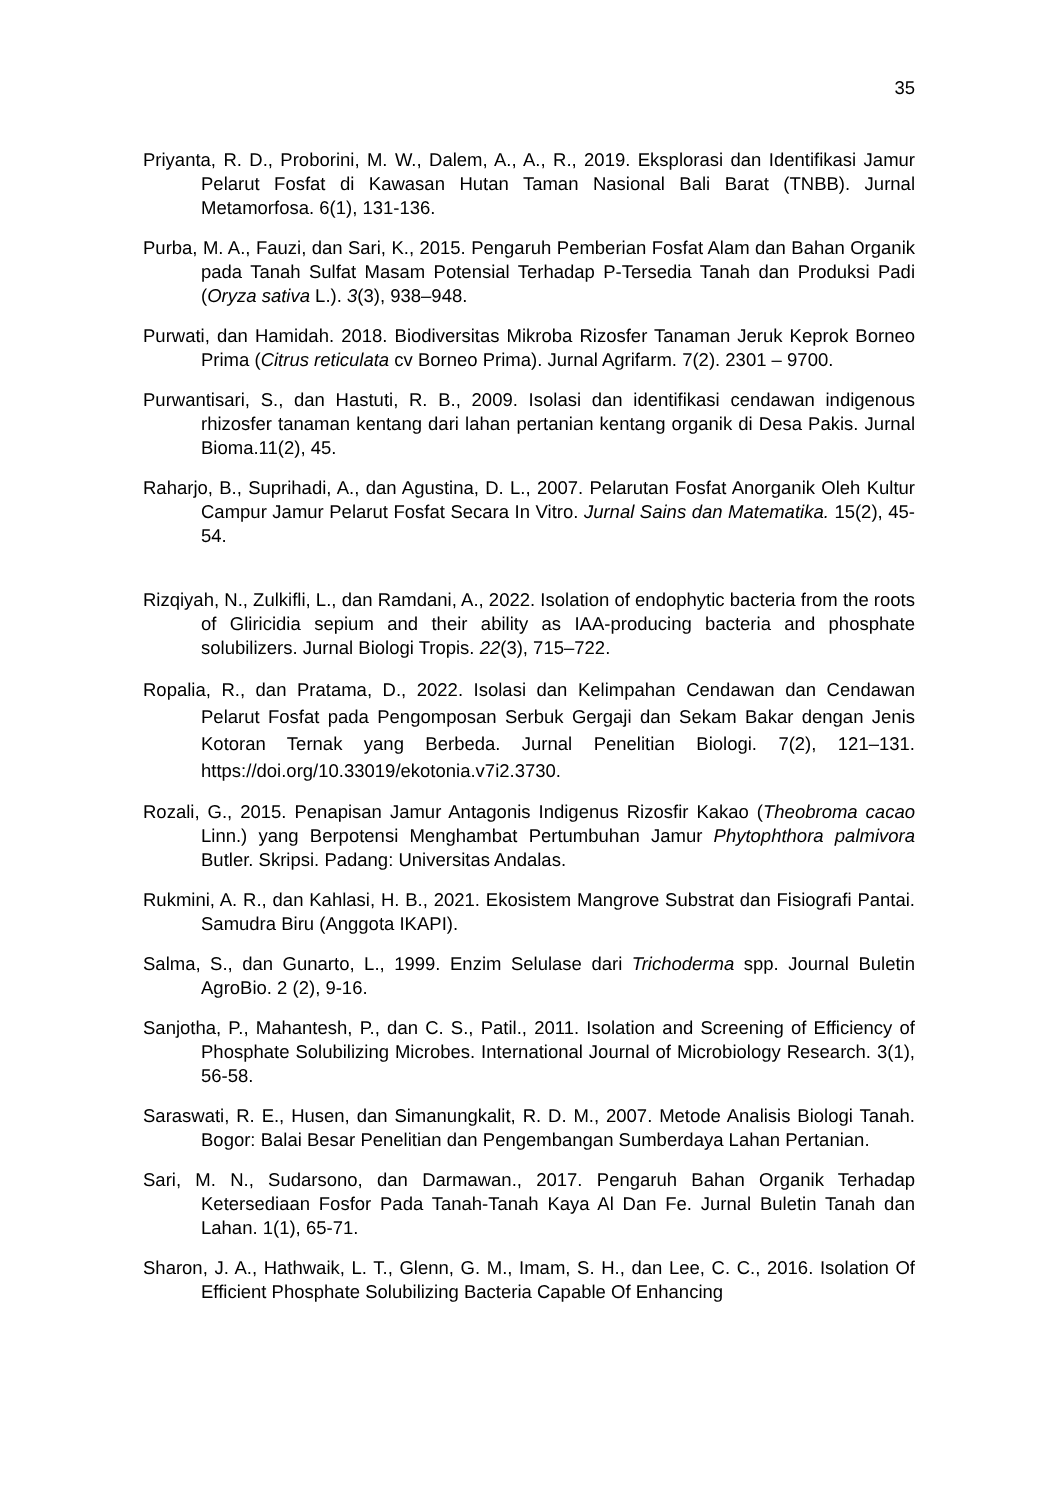35
Priyanta, R. D., Proborini, M. W., Dalem, A., A., R., 2019. Eksplorasi dan Identifikasi Jamur Pelarut Fosfat di Kawasan Hutan Taman Nasional Bali Barat (TNBB). Jurnal Metamorfosa. 6(1), 131-136.
Purba, M. A., Fauzi, dan Sari, K., 2015. Pengaruh Pemberian Fosfat Alam dan Bahan Organik pada Tanah Sulfat Masam Potensial Terhadap P-Tersedia Tanah dan Produksi Padi (Oryza sativa L.). 3(3), 938–948.
Purwati, dan Hamidah. 2018. Biodiversitas Mikroba Rizosfer Tanaman Jeruk Keprok Borneo Prima (Citrus reticulata cv Borneo Prima). Jurnal Agrifarm. 7(2). 2301 – 9700.
Purwantisari, S., dan Hastuti, R. B., 2009. Isolasi dan identifikasi cendawan indigenous rhizosfer tanaman kentang dari lahan pertanian kentang organik di Desa Pakis. Jurnal Bioma.11(2), 45.
Raharjo, B., Suprihadi, A., dan Agustina, D. L., 2007. Pelarutan Fosfat Anorganik Oleh Kultur Campur Jamur Pelarut Fosfat Secara In Vitro. Jurnal Sains dan Matematika. 15(2), 45-54.
Rizqiyah, N., Zulkifli, L., dan Ramdani, A., 2022. Isolation of endophytic bacteria from the roots of Gliricidia sepium and their ability as IAA-producing bacteria and phosphate solubilizers. Jurnal Biologi Tropis. 22(3), 715–722.
Ropalia, R., dan Pratama, D., 2022. Isolasi dan Kelimpahan Cendawan dan Cendawan Pelarut Fosfat pada Pengomposan Serbuk Gergaji dan Sekam Bakar dengan Jenis Kotoran Ternak yang Berbeda. Jurnal Penelitian Biologi. 7(2), 121–131. https://doi.org/10.33019/ekotonia.v7i2.3730.
Rozali, G., 2015. Penapisan Jamur Antagonis Indigenus Rizosfir Kakao (Theobroma cacao Linn.) yang Berpotensi Menghambat Pertumbuhan Jamur Phytophthora palmivora Butler. Skripsi. Padang: Universitas Andalas.
Rukmini, A. R., dan Kahlasi, H. B., 2021. Ekosistem Mangrove Substrat dan Fisiografi Pantai. Samudra Biru (Anggota IKAPI).
Salma, S., dan Gunarto, L., 1999. Enzim Selulase dari Trichoderma spp. Journal Buletin AgroBio. 2 (2), 9-16.
Sanjotha, P., Mahantesh, P., dan C. S., Patil., 2011. Isolation and Screening of Efficiency of Phosphate Solubilizing Microbes. International Journal of Microbiology Research. 3(1), 56-58.
Saraswati, R. E., Husen, dan Simanungkalit, R. D. M., 2007. Metode Analisis Biologi Tanah. Bogor: Balai Besar Penelitian dan Pengembangan Sumberdaya Lahan Pertanian.
Sari, M. N., Sudarsono, dan Darmawan., 2017. Pengaruh Bahan Organik Terhadap Ketersediaan Fosfor Pada Tanah-Tanah Kaya Al Dan Fe. Jurnal Buletin Tanah dan Lahan. 1(1), 65-71.
Sharon, J. A., Hathwaik, L. T., Glenn, G. M., Imam, S. H., dan Lee, C. C., 2016. Isolation Of Efficient Phosphate Solubilizing Bacteria Capable Of Enhancing